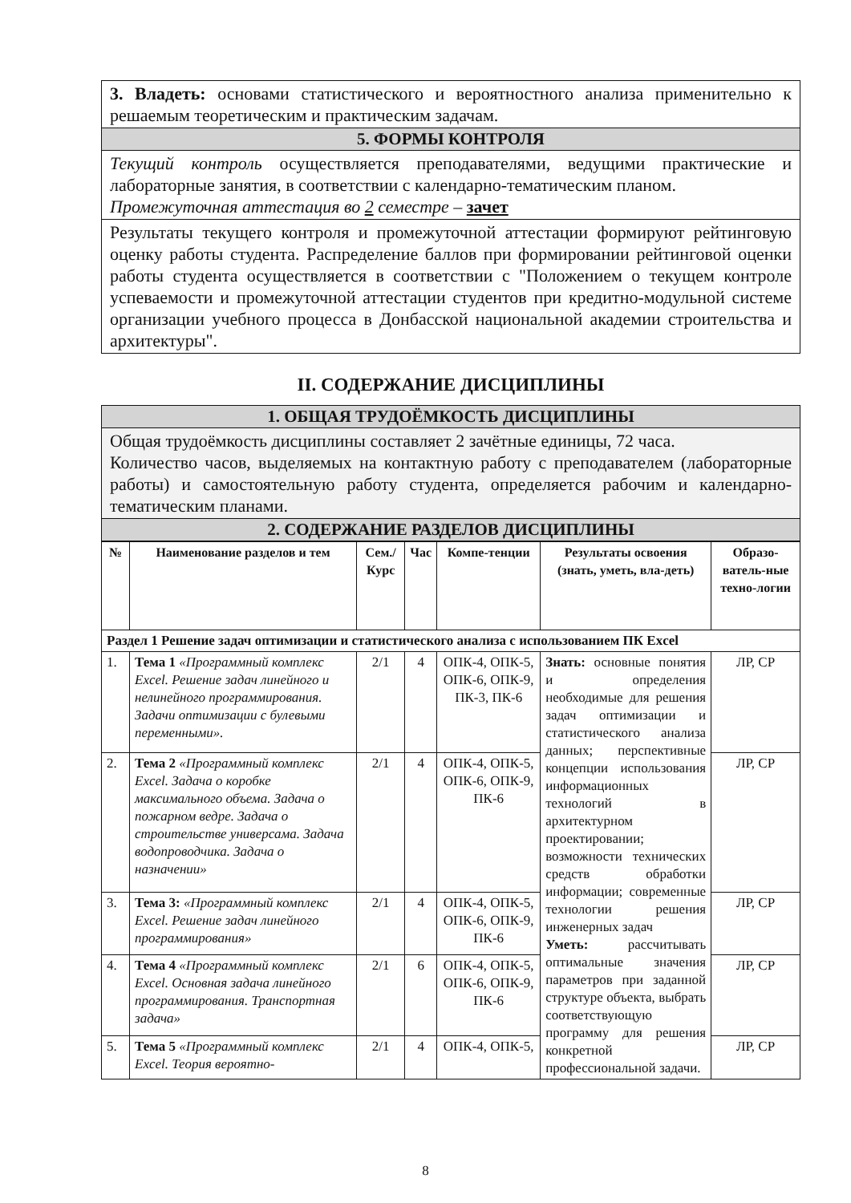| 3. Владеть: основами статистического и вероятностного анализа применительно к решаемым теоретическим и практическим задачам. |
| 5. ФОРМЫ КОНТРОЛЯ |
| Текущий контроль осуществляется преподавателями, ведущими практические и лабораторные занятия, в соответствии с календарно-тематическим планом. Промежуточная аттестация во 2 семестре – зачет |
| Результаты текущего контроля и промежуточной аттестации формируют рейтинговую оценку работы студента. Распределение баллов при формировании рейтинговой оценки работы студента осуществляется в соответствии с "Положением о текущем контроле успеваемости и промежуточной аттестации студентов при кредитно-модульной системе организации учебного процесса в Донбасской национальной академии строительства и архитектуры". |
II. СОДЕРЖАНИЕ ДИСЦИПЛИНЫ
| 1. ОБЩАЯ ТРУДОЁМКОСТЬ ДИСЦИПЛИНЫ |
| Общая трудоёмкость дисциплины составляет 2 зачётные единицы, 72 часа. Количество часов, выделяемых на контактную работу с преподавателем (лабораторные работы) и самостоятельную работу студента, определяется рабочим и календарно-тематическим планами. |
| 2. СОДЕРЖАНИЕ РАЗДЕЛОВ ДИСЦИПЛИНЫ |
| № | Наименование разделов и тем | Сем./ Курс | Час | Компе-тенции | Результаты освоения (знать, уметь, вла-деть) | Образо-ватель-ные техно-логии |
| --- | --- | --- | --- | --- | --- | --- |
| Раздел 1 Решение задач оптимизации и статистического анализа с использованием ПК Excel | | | | | | |
| 1. | Тема 1 «Программный комплекс Excel. Решение задач линейного и нелинейного программирования. Задачи оптимизации с булевыми переменными». | 2/1 | 4 | ОПК-4, ОПК-5, ОПК-6, ОПК-9, ПК-3, ПК-6 | Знать: основные понятия и определения необходимые для решения задач оптимизации и статистического анализа данных; перспективные концепции использования информационных технологий в архитектурном проектировании; возможности технических средств обработки информации; современные технологии решения инженерных задач Уметь: рассчитывать оптимальные значения параметров при заданной структуре объекта, выбрать соответствующую программу для решения конкретной профессиональной задачи. | ЛР, СР |
| 2. | Тема 2 «Программный комплекс Excel. Задача о коробке максимального объема. Задача о пожарном ведре. Задача о строительстве универсама. Задача водопроводчика. Задача о назначении» | 2/1 | 4 | ОПК-4, ОПК-5, ОПК-6, ОПК-9, ПК-6 | | ЛР, СР |
| 3. | Тема 3: «Программный комплекс Excel. Решение задач линейного программирования» | 2/1 | 4 | ОПК-4, ОПК-5, ОПК-6, ОПК-9, ПК-6 | | ЛР, СР |
| 4. | Тема 4 «Программный комплекс Excel. Основная задача линейного программирования. Транспортная задача» | 2/1 | 6 | ОПК-4, ОПК-5, ОПК-6, ОПК-9, ПК-6 | | ЛР, СР |
| 5. | Тема 5 «Программный комплекс Excel. Теория вероятно- | 2/1 | 4 | ОПК-4, ОПК-5, | | ЛР, СР |
8